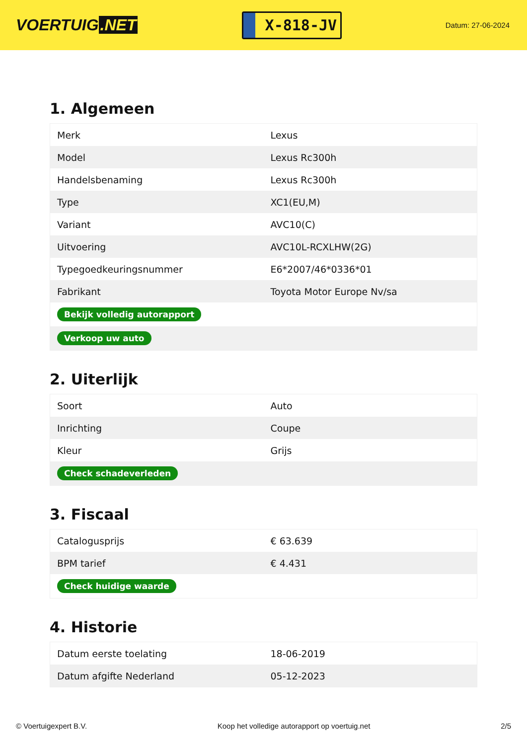VOERTUIG.NET
X-818-JV
Datum: 27-06-2024
1. Algemeen
| Merk | Lexus |
| Model | Lexus Rc300h |
| Handelsbenaming | Lexus Rc300h |
| Type | XC1(EU,M) |
| Variant | AVC10(C) |
| Uitvoering | AVC10L-RCXLHW(2G) |
| Typegoedkeuringsnummer | E6*2007/46*0336*01 |
| Fabrikant | Toyota Motor Europe Nv/sa |
| Bekijk volledig autorapport | |
| Verkoop uw auto | |
2. Uiterlijk
| Soort | Auto |
| Inrichting | Coupe |
| Kleur | Grijs |
| Check schadeverleden | |
3. Fiscaal
| Catalogusprijs | € 63.639 |
| BPM tarief | € 4.431 |
| Check huidige waarde | |
4. Historie
| Datum eerste toelating | 18-06-2019 |
| Datum afgifte Nederland | 05-12-2023 |
© Voertuigexpert B.V. Koop het volledige autorapport op voertuig.net 2/5